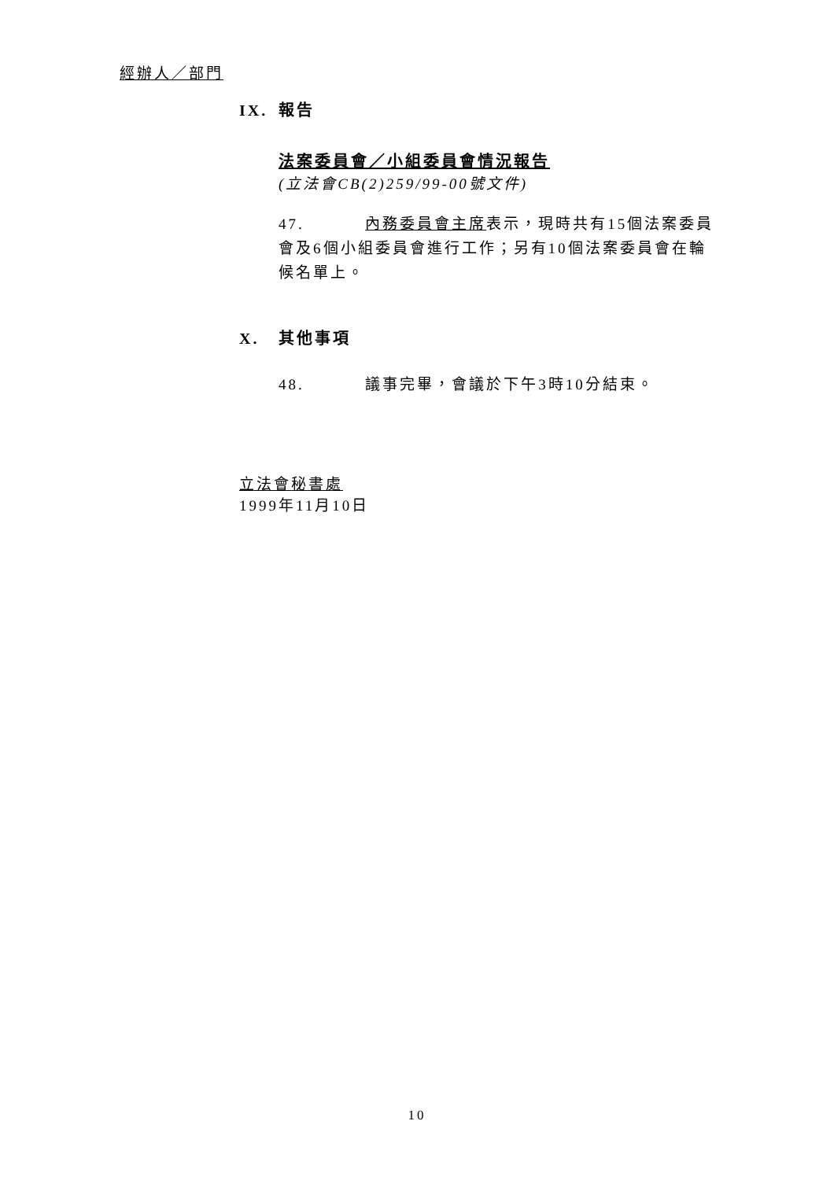經辦人／部門
IX. 報告
法案委員會／小組委員會情況報告
(立法會CB(2)259/99-00號文件)
47. 內務委員會主席表示，現時共有15個法案委員會及6個小組委員會進行工作；另有10個法案委員會在輪候名單上。
X. 其他事項
48. 議事完畢，會議於下午3時10分結束。
立法會秘書處
1999年11月10日
10